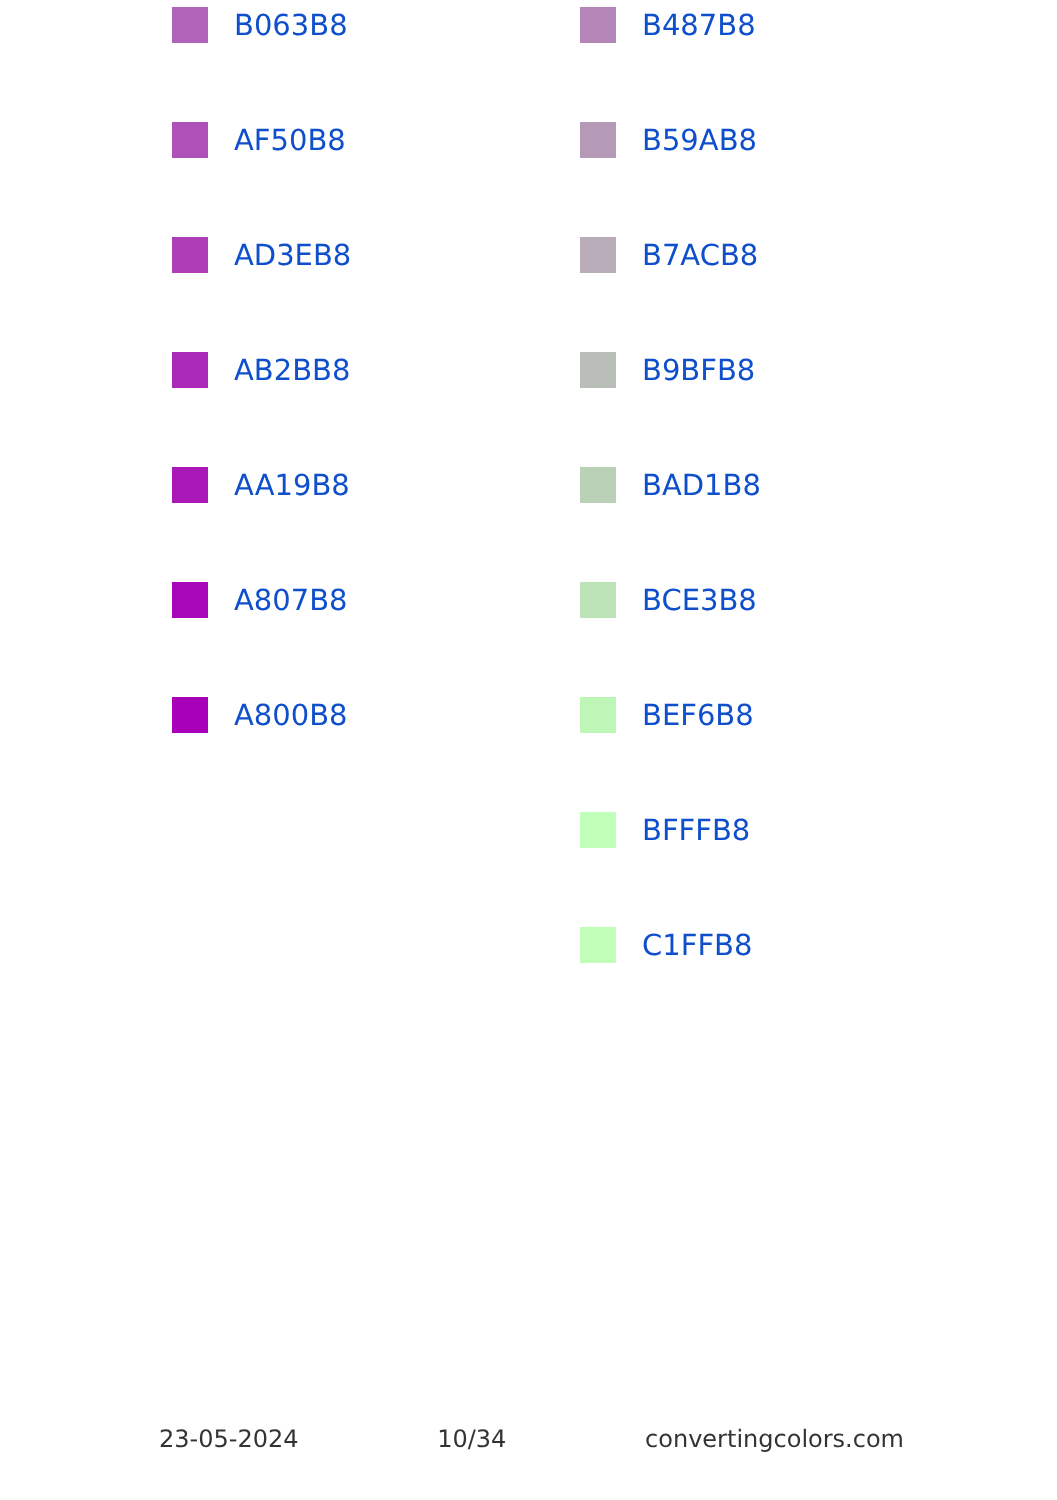B063B8
AF50B8
AD3EB8
AB2BB8
AA19B8
A807B8
A800B8
B487B8
B59AB8
B7ACB8
B9BFB8
BAD1B8
BCE3B8
BEF6B8
BFFFB8
C1FFB8
23-05-2024 10/34 convertingcolors.com